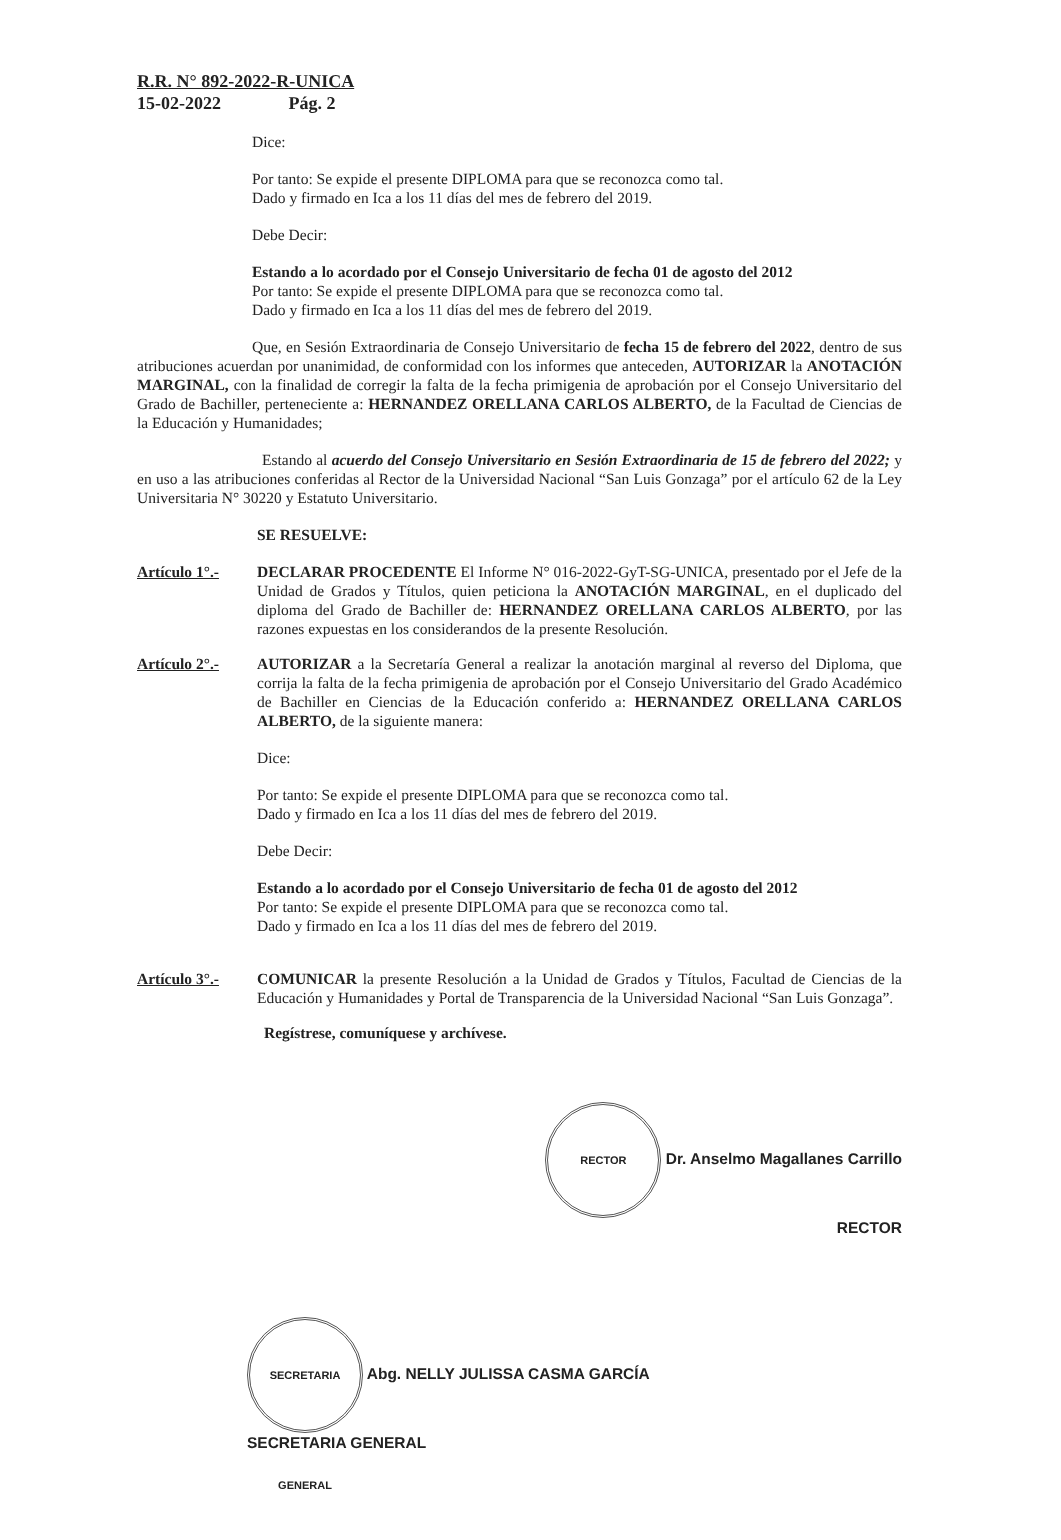R.R. N° 892-2022-R-UNICA
15-02-2022 Pág. 2
Dice:
Por tanto: Se expide el presente DIPLOMA para que se reconozca como tal.
Dado y firmado en Ica a los 11 días del mes de febrero del 2019.
Debe Decir:
Estando a lo acordado por el Consejo Universitario de fecha 01 de agosto del 2012
Por tanto: Se expide el presente DIPLOMA para que se reconozca como tal.
Dado y firmado en Ica a los 11 días del mes de febrero del 2019.
Que, en Sesión Extraordinaria de Consejo Universitario de fecha 15 de febrero del 2022, dentro de sus atribuciones acuerdan por unanimidad, de conformidad con los informes que anteceden, AUTORIZAR la ANOTACIÓN MARGINAL, con la finalidad de corregir la falta de la fecha primigenia de aprobación por el Consejo Universitario del Grado de Bachiller, perteneciente a: HERNANDEZ ORELLANA CARLOS ALBERTO, de la Facultad de Ciencias de la Educación y Humanidades;
Estando al acuerdo del Consejo Universitario en Sesión Extraordinaria de 15 de febrero del 2022; y en uso a las atribuciones conferidas al Rector de la Universidad Nacional “San Luis Gonzaga” por el artículo 62 de la Ley Universitaria N° 30220 y Estatuto Universitario.
SE RESUELVE:
Artículo 1°.-
DECLARAR PROCEDENTE El Informe N° 016-2022-GyT-SG-UNICA, presentado por el Jefe de la Unidad de Grados y Títulos, quien peticiona la ANOTACIÓN MARGINAL, en el duplicado del diploma del Grado de Bachiller de: HERNANDEZ ORELLANA CARLOS ALBERTO, por las razones expuestas en los considerandos de la presente Resolución.
Artículo 2°.-
AUTORIZAR a la Secretaría General a realizar la anotación marginal al reverso del Diploma, que corrija la falta de la fecha primigenia de aprobación por el Consejo Universitario del Grado Académico de Bachiller en Ciencias de la Educación conferido a: HERNANDEZ ORELLANA CARLOS ALBERTO, de la siguiente manera:
Dice:
Por tanto: Se expide el presente DIPLOMA para que se reconozca como tal.
Dado y firmado en Ica a los 11 días del mes de febrero del 2019.
Debe Decir:
Estando a lo acordado por el Consejo Universitario de fecha 01 de agosto del 2012
Por tanto: Se expide el presente DIPLOMA para que se reconozca como tal.
Dado y firmado en Ica a los 11 días del mes de febrero del 2019.
Artículo 3°.-
COMUNICAR la presente Resolución a la Unidad de Grados y Títulos, Facultad de Ciencias de la Educación y Humanidades y Portal de Transparencia de la Universidad Nacional “San Luis Gonzaga”.
Regístrese, comuníquese y archívese.
RECTOR Dr. Anselmo Magallanes Carrillo
RECTOR
SECRETARIA GENERAL Abg. NELLY JULISSA CASMA GARCÍA
SECRETARIA GENERAL